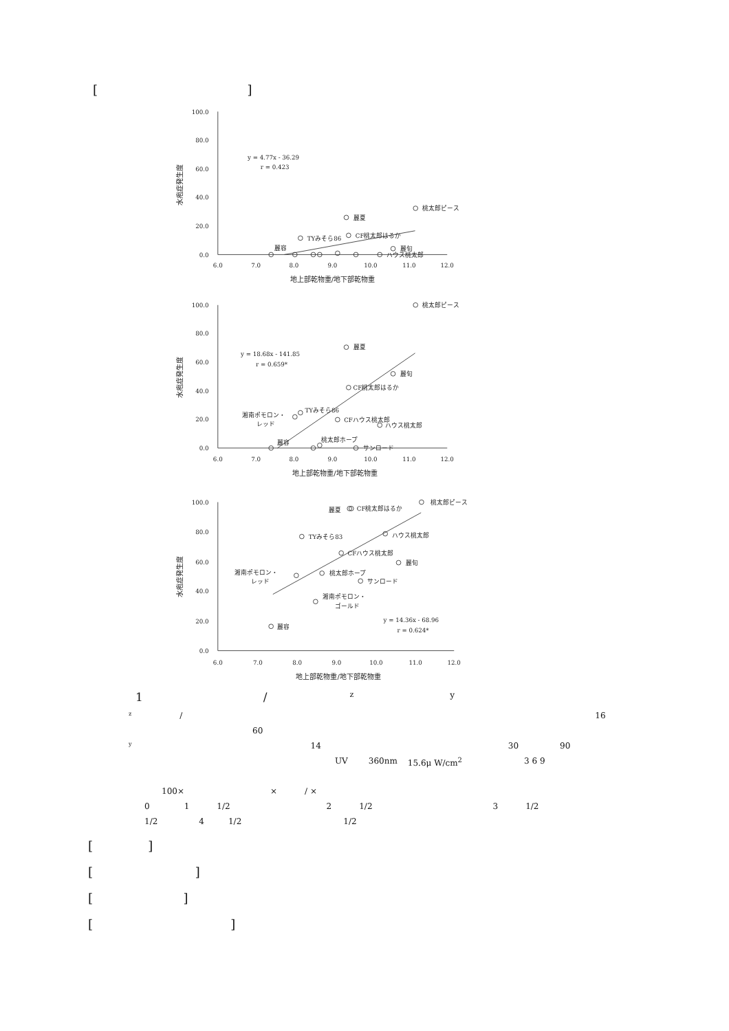[ ]
100.0
80.0
60.0
40.0
20.0
0.0
100.0
80.0
60.0
40.0
20.0
0.0
100.0
80.0
60.0
40.0
20.0
0.0
6.0
7.0
8.0
9.0
10.0
11.0
12.0
地上部乾物重/地下部乾物重
6.0
7.0
8.0
9.0
10.0
11.0
12.0
地上部乾物重/地下部乾物重
6.0
7.0
8.0
9.0
10.0
11.0
12.0
地上部乾物重/地下部乾物重
y = 4.77x - 36.29
r = 0.423
桃太郎ピース
麗夏
TYみそら86
CF桃太郎はるか
麗容
麗旬
ハウス桃太郎
y = 18.68x - 141.85
r = 0.659*
桃太郎ピース
麗夏
麗旬
CF桃太郎はるか
TYみそら86
湘南ポモロン・
レッド
CFハウス桃太郎
ハウス桃太郎
桃太郎ホープ
麗容
サンロード
桃太郎ピース
麗夏
CF桃太郎はるか
TYみそら83
ハウス桃太郎
CFハウス桃太郎
麗旬
湘南ポモロン・
レッド
桃太郎ホープ
サンロード
湘南ポモロン・
ゴールド
y = 14.36x - 68.96
r = 0.624*
麗容
水疱症発生度
水疱症発生度
水疱症発生度
1 / zy
z / 16
60
y 14 30 90
UV 360nm 15.6μ W/cm<sup>2</sup> 3 6 9
100× × / ×
01 1/2 2 1/2 3 1/2
1/2 4 1/2 1/2
[ ]
[ ]
[ ]
[ ]